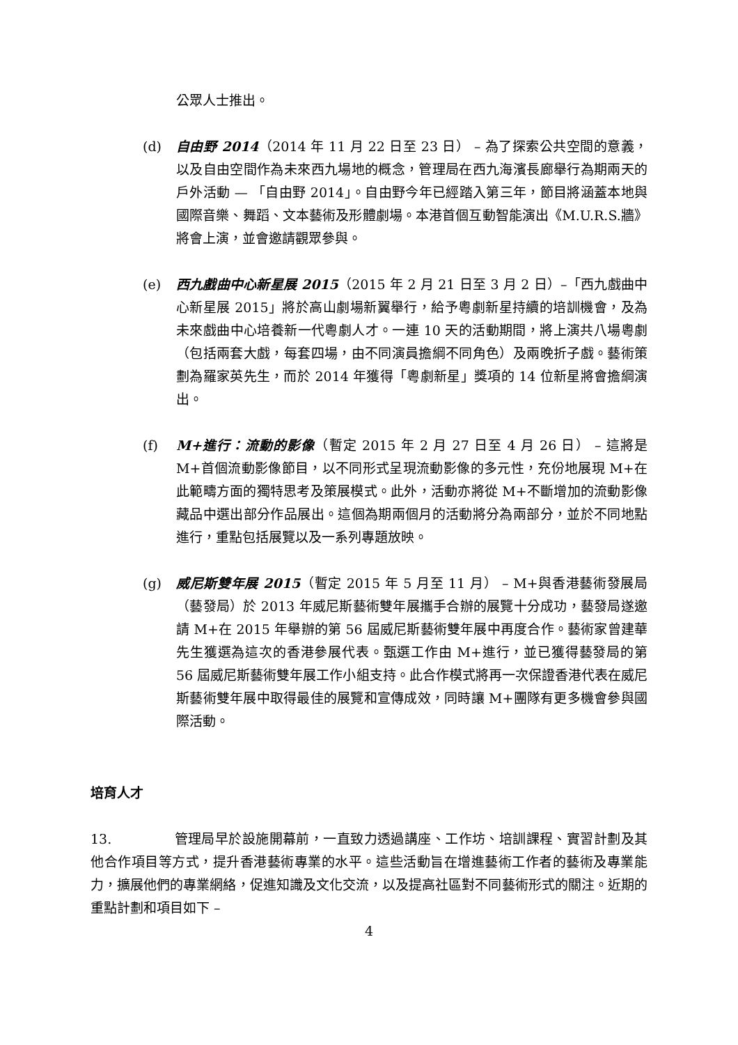公眾人士推出。
(d) 自由野 2014（2014 年 11 月 22 日至 23 日） – 為了探索公共空間的意義，以及自由空間作為未來西九場地的概念，管理局在西九海濱長廊舉行為期兩天的戶外活動 — 「自由野 2014」。自由野今年已經踏入第三年，節目將涵蓋本地與國際音樂、舞蹈、文本藝術及形體劇場。本港首個互動智能演出《M.U.R.S.牆》將會上演，並會邀請觀眾參與。
(e) 西九戲曲中心新星展 2015（2015 年 2 月 21 日至 3 月 2 日）–「西九戲曲中心新星展 2015」將於高山劇場新翼舉行，給予粵劇新星持續的培訓機會，及為未來戲曲中心培養新一代粵劇人才。一連 10 天的活動期間，將上演共八場粵劇（包括兩套大戲，每套四場，由不同演員擔綱不同角色）及兩晚折子戲。藝術策劃為羅家英先生，而於 2014 年獲得「粵劇新星」獎項的 14 位新星將會擔綱演出。
(f) M+進行：流動的影像（暫定 2015 年 2 月 27 日至 4 月 26 日） – 這將是 M+首個流動影像節目，以不同形式呈現流動影像的多元性，充份地展現 M+在此範疇方面的獨特思考及策展模式。此外，活動亦將從 M+不斷增加的流動影像藏品中選出部分作品展出。這個為期兩個月的活動將分為兩部分，並於不同地點進行，重點包括展覽以及一系列專題放映。
(g) 威尼斯雙年展 2015（暫定 2015 年 5 月至 11 月） – M+與香港藝術發展局（藝發局）於 2013 年威尼斯藝術雙年展攜手合辦的展覽十分成功，藝發局遂邀請 M+在 2015 年舉辦的第 56 屆威尼斯藝術雙年展中再度合作。藝術家曾建華先生獲選為這次的香港參展代表。甄選工作由 M+進行，並已獲得藝發局的第 56 屆威尼斯藝術雙年展工作小組支持。此合作模式將再一次保證香港代表在威尼斯藝術雙年展中取得最佳的展覽和宣傳成效，同時讓 M+團隊有更多機會參與國際活動。
培育人才
13. 管理局早於設施開幕前，一直致力透過講座、工作坊、培訓課程、實習計劃及其他合作項目等方式，提升香港藝術專業的水平。這些活動旨在增進藝術工作者的藝術及專業能力，擴展他們的專業網絡，促進知識及文化交流，以及提高社區對不同藝術形式的關注。近期的重點計劃和項目如下 –
4